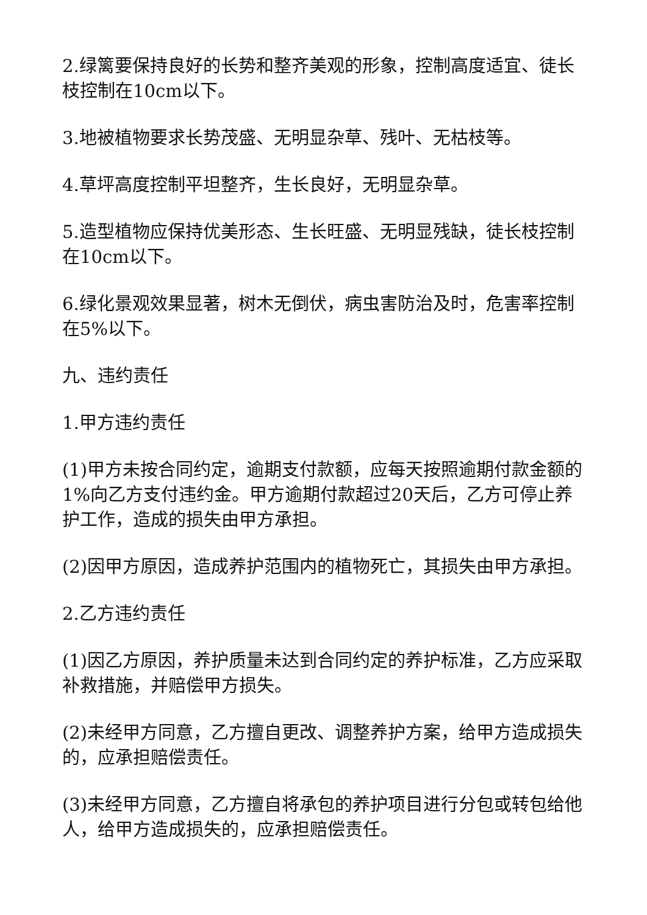2.绿篱要保持良好的长势和整齐美观的形象，控制高度适宜、徒长枝控制在10cm以下。
3.地被植物要求长势茂盛、无明显杂草、残叶、无枯枝等。
4.草坪高度控制平坦整齐，生长良好，无明显杂草。
5.造型植物应保持优美形态、生长旺盛、无明显残缺，徒长枝控制在10cm以下。
6.绿化景观效果显著，树木无倒伏，病虫害防治及时，危害率控制在5%以下。
九、违约责任
1.甲方违约责任
(1)甲方未按合同约定，逾期支付款额，应每天按照逾期付款金额的1%向乙方支付违约金。甲方逾期付款超过20天后，乙方可停止养护工作，造成的损失由甲方承担。
(2)因甲方原因，造成养护范围内的植物死亡，其损失由甲方承担。
2.乙方违约责任
(1)因乙方原因，养护质量未达到合同约定的养护标准，乙方应采取补救措施，并赔偿甲方损失。
(2)未经甲方同意，乙方擅自更改、调整养护方案，给甲方造成损失的，应承担赔偿责任。
(3)未经甲方同意，乙方擅自将承包的养护项目进行分包或转包给他人，给甲方造成损失的，应承担赔偿责任。